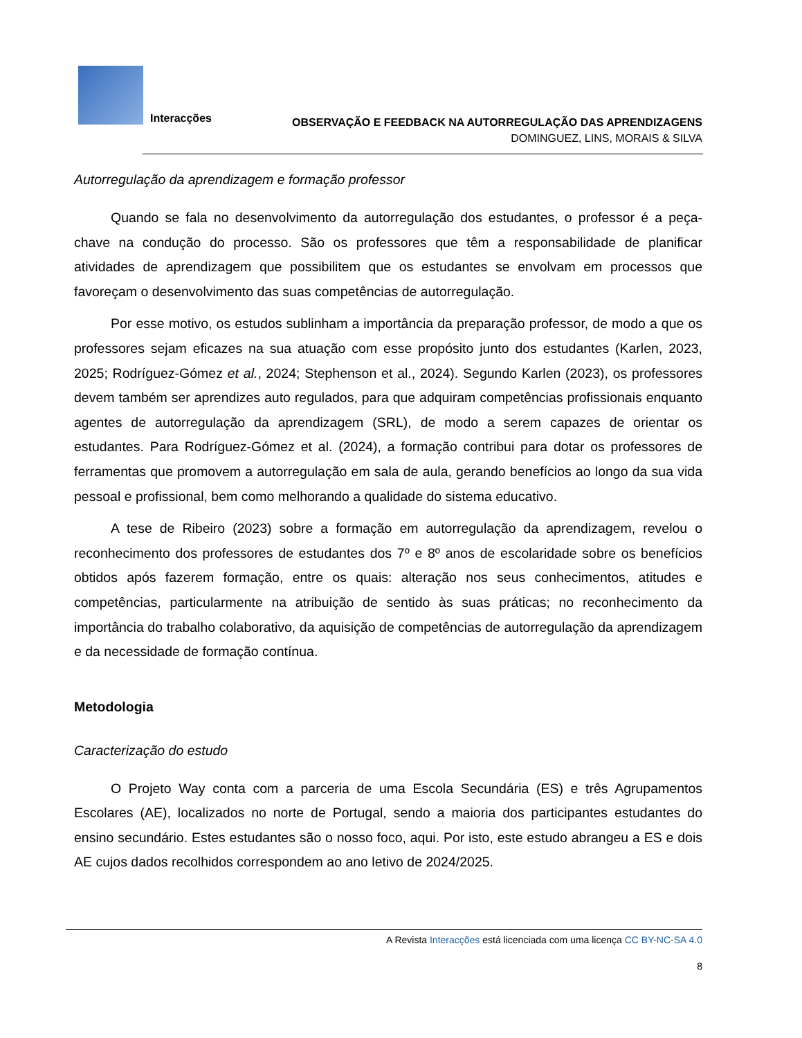Interacções
OBSERVAÇÃO E FEEDBACK NA AUTORREGULAÇÃO DAS APRENDIZAGENS
DOMINGUEZ, LINS, MORAIS & SILVA
Autorregulação da aprendizagem e formação professor
Quando se fala no desenvolvimento da autorregulação dos estudantes, o professor é a peça-chave na condução do processo. São os professores que têm a responsabilidade de planificar atividades de aprendizagem que possibilitem que os estudantes se envolvam em processos que favoreçam o desenvolvimento das suas competências de autorregulação.
Por esse motivo, os estudos sublinham a importância da preparação professor, de modo a que os professores sejam eficazes na sua atuação com esse propósito junto dos estudantes (Karlen, 2023, 2025; Rodríguez-Gómez et al., 2024; Stephenson et al., 2024). Segundo Karlen (2023), os professores devem também ser aprendizes auto regulados, para que adquiram competências profissionais enquanto agentes de autorregulação da aprendizagem (SRL), de modo a serem capazes de orientar os estudantes. Para Rodríguez-Gómez et al. (2024), a formação contribui para dotar os professores de ferramentas que promovem a autorregulação em sala de aula, gerando benefícios ao longo da sua vida pessoal e profissional, bem como melhorando a qualidade do sistema educativo.
A tese de Ribeiro (2023) sobre a formação em autorregulação da aprendizagem, revelou o reconhecimento dos professores de estudantes dos 7º e 8º anos de escolaridade sobre os benefícios obtidos após fazerem formação, entre os quais: alteração nos seus conhecimentos, atitudes e competências, particularmente na atribuição de sentido às suas práticas; no reconhecimento da importância do trabalho colaborativo, da aquisição de competências de autorregulação da aprendizagem e da necessidade de formação contínua.
Metodologia
Caracterização do estudo
O Projeto Way conta com a parceria de uma Escola Secundária (ES) e três Agrupamentos Escolares (AE), localizados no norte de Portugal, sendo a maioria dos participantes estudantes do ensino secundário. Estes estudantes são o nosso foco, aqui. Por isto, este estudo abrangeu a ES e dois AE cujos dados recolhidos correspondem ao ano letivo de 2024/2025.
A Revista Interacções está licenciada com uma licença CC BY-NC-SA 4.0
8